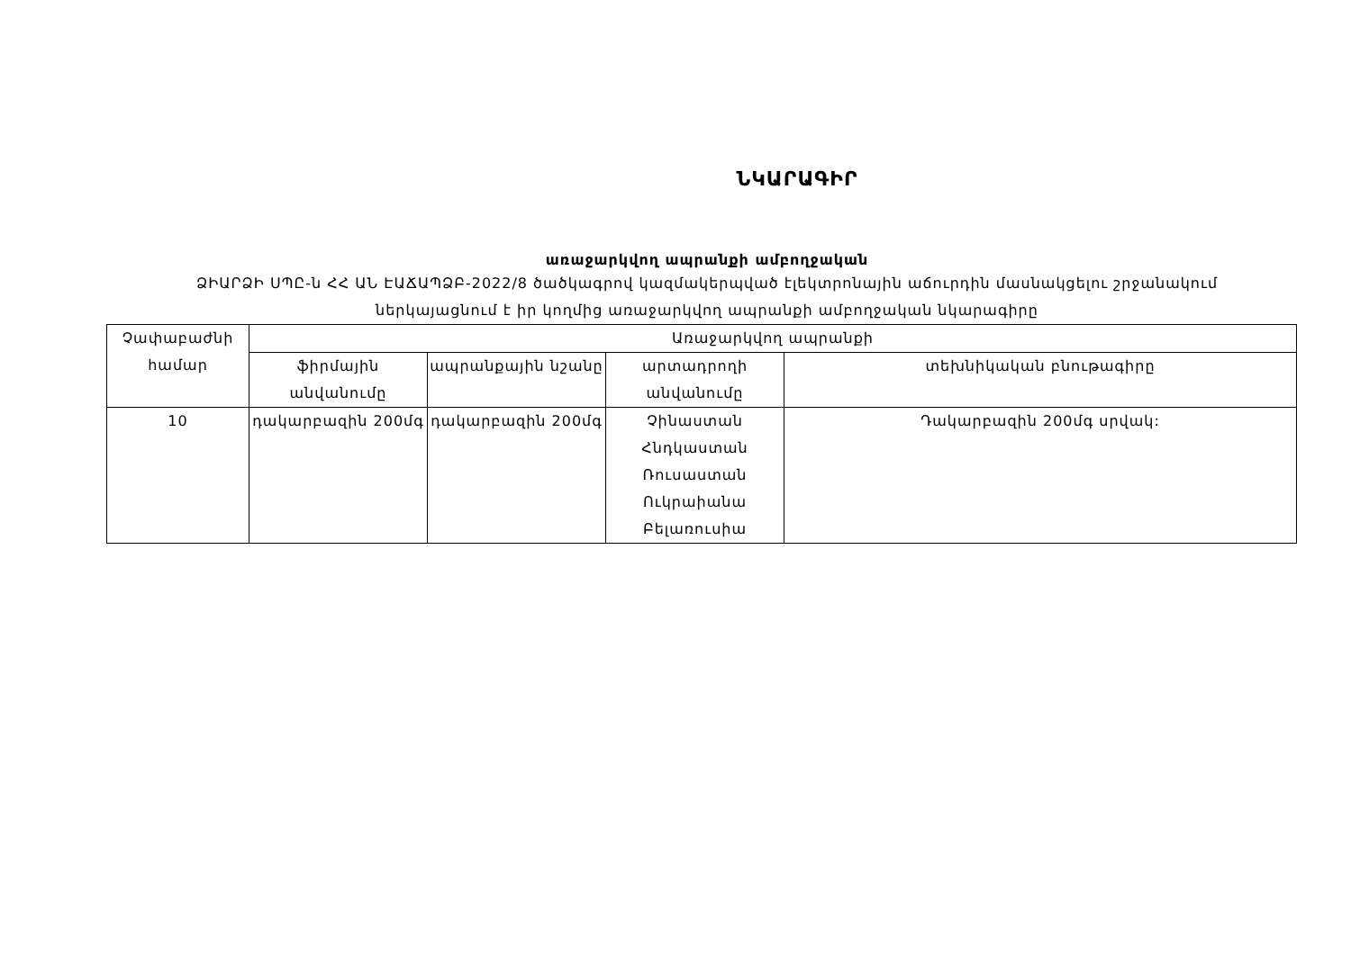ՆԿԱՐԱԳԻՐ
առաջարկվող ապրանքի ամբողջական
ՁԻԱՐՁԻ ՍՊԸ-ն ՀՀ ԱՆ ԷԱՃԱՊՁԲ-2022/8 ծածկագրով կազմակերպված էլեկտրոնային աճուրդին մասնակցելու շրջանակում
ներկայացնում է իր կողմից առաջարկվող ապրանքի ամբողջական նկարագիրը
| Չափաբաժնի համար | Առաջարկվող ապրանքի | | | |
| | ֆիրմային անվանումը | ապրանքային նշանը | արտադրողի անվանումը | տեխնիկական բնութագիրը |
| 10 | դակարբազին 200մգ | դակարբազին 200մգ | Չինաստան Հնդկաստան Ռուսաստան Ուկրաիանա Բելառուսիա | Դակարբազին 200մգ սրվակ: |